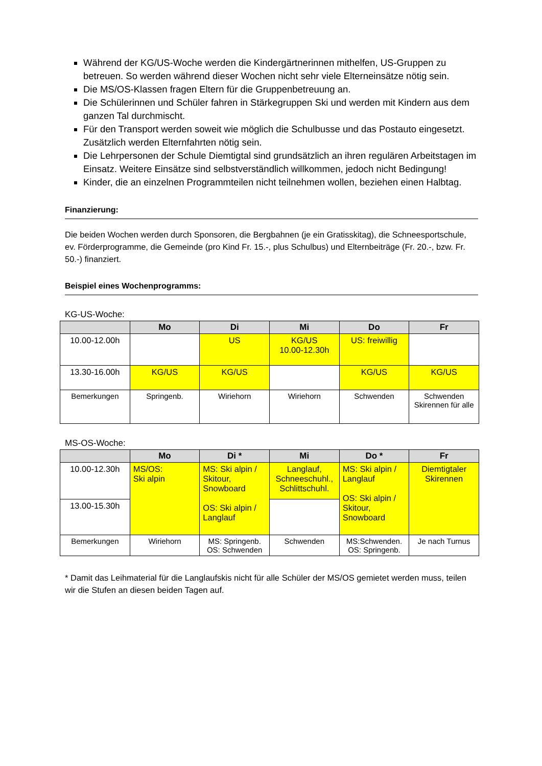Während der KG/US-Woche werden die Kindergärtnerinnen mithelfen, US-Gruppen zu betreuen. So werden während dieser Wochen nicht sehr viele Elterneinsätze nötig sein.
Die MS/OS-Klassen fragen Eltern für die Gruppenbetreuung an.
Die Schülerinnen und Schüler fahren in Stärkegruppen Ski und werden mit Kindern aus dem ganzen Tal durchmischt.
Für den Transport werden soweit wie möglich die Schulbusse und das Postauto eingesetzt. Zusätzlich werden Elternfahrten nötig sein.
Die Lehrpersonen der Schule Diemtigtal sind grundsätzlich an ihren regulären Arbeitstagen im Einsatz. Weitere Einsätze sind selbstverständlich willkommen, jedoch nicht Bedingung!
Kinder, die an einzelnen Programmteilen nicht teilnehmen wollen, beziehen einen Halbtag.
Finanzierung:
Die beiden Wochen werden durch Sponsoren, die Bergbahnen (je ein Gratisskitag), die Schneesportschule, ev. Förderprogramme, die Gemeinde (pro Kind Fr. 15.-, plus Schulbus) und Elternbeiträge (Fr. 20.-, bzw. Fr. 50.-) finanziert.
Beispiel eines Wochenprogramms:
KG-US-Woche:
| | Mo | Di | Mi | Do | Fr |
| --- | --- | --- | --- | --- | --- |
| 10.00-12.00h | | US | KG/US 10.00-12.30h | US: freiwillig | |
| 13.30-16.00h | KG/US | KG/US | | KG/US | KG/US |
| Bemerkungen | Springenb. | Wiriehorn | Wiriehorn | Schwenden | Schwenden Skirennen für alle |
MS-OS-Woche:
| | Mo | Di * | Mi | Do * | Fr |
| --- | --- | --- | --- | --- | --- |
| 10.00-12.30h | MS/OS: Ski alpin | MS: Ski alpin / Skitour, Snowboard OS: Ski alpin / Langlauf | Langlauf, Schneeschuhl., Schlittschuhl. | MS: Ski alpin / Langlauf OS: Ski alpin / Skitour, Snowboard | Diemtigtaler Skirennen |
| 13.00-15.30h | | | | | |
| Bemerkungen | Wiriehorn | MS: Springenb. OS: Schwenden | Schwenden | MS:Schwenden. OS: Springenb. | Je nach Turnus |
* Damit das Leihmaterial für die Langlaufskis nicht für alle Schüler der MS/OS gemietet werden muss, teilen wir die Stufen an diesen beiden Tagen auf.